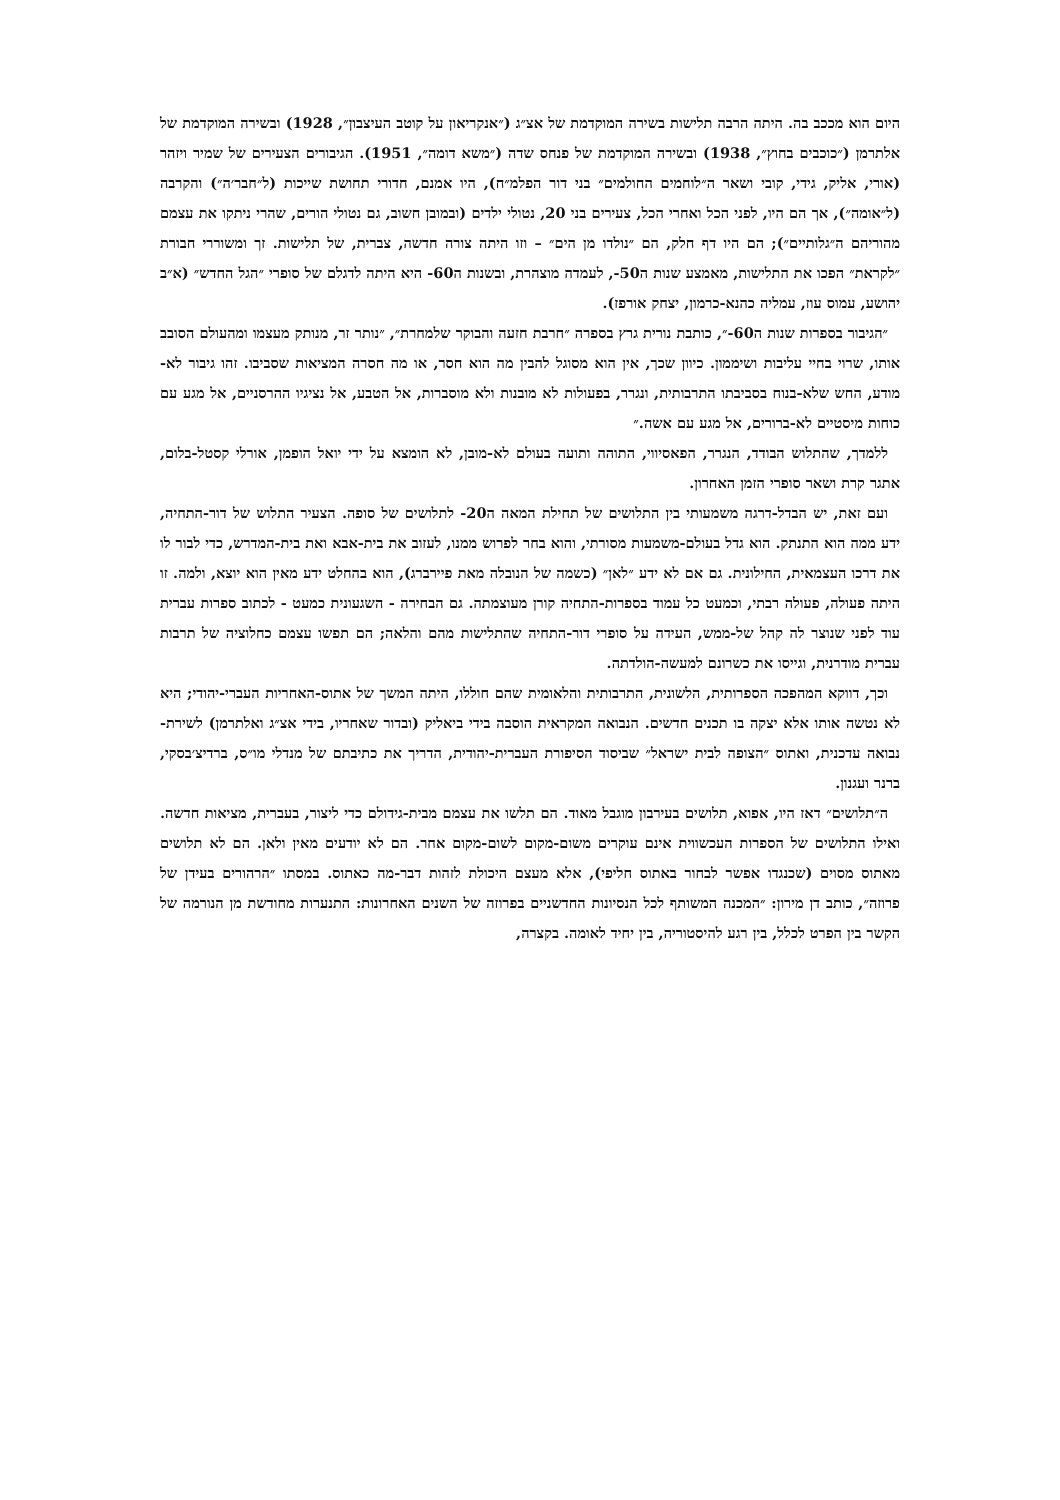היום הוא מככב בה. היתה הרבה תלישות בשירה המוקדמת של אצ״ג (״אנקריאון על קוטב העיצבון״, 1928) ובשירה המוקדמת של אלתרמן (״כוכבים בחוץ״, 1938) ובשירה המוקדמת של פנחס שדה (״משא דומה״, 1951). הגיבורים הצעירים של שמיר ויזהר (אורי, אליק, גידי, קובי ושאר ה״לוחמים החולמים״ בני דור הפלמ״ח), היו אמנם, חדורי תחושת שייכות (ל״חבר׳ה״) והקרבה (ל״אומה״), אך הם היו, לפני הכל ואחרי הכל, צעירים בני 20, נטולי ילדים (ובמובן חשוב, גם נטולי הורים, שהרי ניתקו את עצמם מהוריהם ה״גלותיים״); הם היו דף חלק, הם ״נולדו מן הים״ – וזו היתה צורה חדשה, צברית, של תלישות. זך ומשוררי חבורת ״לקראת״ הפכו את התלישות, מאמצע שנות ה50-, לעמדה מוצהרת, ובשנות ה60- היא היתה לדגלם של סופרי ״הגל החדש״ (א״ב יהושע, עמוס עוז, עמליה כהנא-כרמון, יצחק אורפז).
״הגיבור בספרות שנות ה60-״, כותבת נורית גרץ בספרה ״חרבת חזעה והבוקר שלמחרת״, ״נותר זר, מנותק מעצמו ומהעולם הסובב אותו, שרוי בחיי עליבות ושיממון. כיוון שכך, אין הוא מסוגל להבין מה הוא חסר, או מה חסרה המציאות שסביבו. זהו גיבור לא-מודע, החש שלא-בנוח בסביבתו התרבותית, ונגרר, בפעולות לא מובנות ולא מוסברות, אל הטבע, אל נציגיו ההרסניים, אל מגע עם כוחות מיסטיים לא-ברורים, אל מגע עם אשה.״
ללמדך, שהתלוש הבודד, הנגרר, הפאסיווי, התוהה ותועה בעולם לא-מובן, לא הומצא על ידי יואל הופמן, אורלי קסטל-בלום, אתגר קרת ושאר סופרי הזמן האחרון.
ועם זאת, יש הבדל-דרגה משמעותי בין התלושים של תחילת המאה ה20- לתלושים של סופה. הצעיר התלוש של דור-התחיה, ידע ממה הוא התנתק. הוא גדל בעולם-משמעות מסורתי, והוא בחר לפרוש ממנו, לעזוב את בית-אבא ואת בית-המדרש, כדי לבור לו את דרכו העצמאית, החילונית. גם אם לא ידע ״לאן״ (כשמה של הנובלה מאת פיירברג), הוא בהחלט ידע מאין הוא יוצא, ולמה. זו היתה פעולה, פעולה רבתי, וכמעט כל עמוד בספרות-התחיה קורן מעוצמתה. גם הבחירה - השגעונית כמעט - לכתוב ספרות עברית עוד לפני שנוצר לה קהל של-ממש, העידה על סופרי דור-התחיה שהתלישות מהם והלאה; הם תפשו עצמם כחלוציה של תרבות עברית מודרנית, וגייסו את כשרונם למעשה-הולדתה.
וכך, דווקא המהפכה הספרותית, הלשונית, התרבותית והלאומית שהם חוללו, היתה המשך של אתוס-האחריות העברי-יהודי; היא לא נטשה אותו אלא יצקה בו תכנים חדשים. הנבואה המקראית הוסבה בידי ביאליק (ובדור שאחריו, בידי אצ״ג ואלתרמן) לשירת-נבואה עדכנית, ואתוס ״הצופה לבית ישראל״ שביסוד הסיפורת העברית-יהודית, הדריך את כתיבתם של מנדלי מו״ס, ברדיצ׳בסקי, ברנר ועגנון.
ה״תלושים״ דאז היו, אפוא, תלושים בעירבון מוגבל מאוד. הם תלשו את עצמם מבית-גידולם כדי ליצור, בעברית, מציאות חדשה. ואילו התלושים של הספרות העכשווית אינם עוקרים משום-מקום לשום-מקום אחר. הם לא יודעים מאין ולאן. הם לא תלושים מאתוס מסוים (שכנגדו אפשר לבחור באתוס חליפי), אלא מעצם היכולת לזהות דבר-מה כאתוס. במסתו ״הרהורים בעידן של פרוזה״, כותב דן מירון: ״המכנה המשותף לכל הנסיונות החדשניים בפרוזה של השנים האחרונות: התנערות מחודשת מן הנורמה של הקשר בין הפרט לכלל, בין רגע להיסטוריה, בין יחיד לאומה. בקצרה,